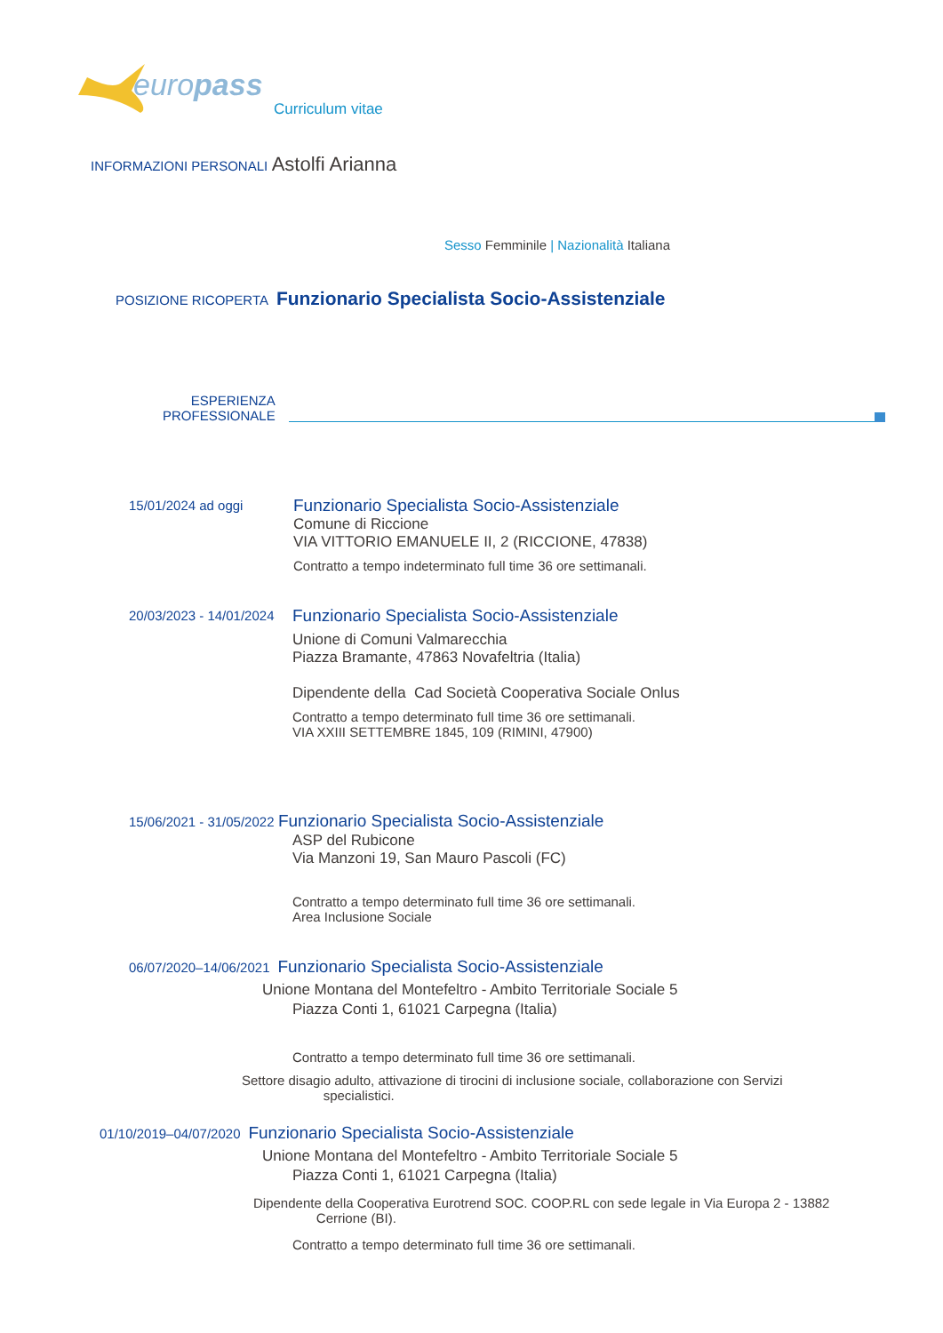europass
Curriculum vitae
INFORMAZIONI PERSONALI Astolfi Arianna
Sesso Femminile | Nazionalità Italiana
POSIZIONE RICOPERTA Funzionario Specialista Socio-Assistenziale
ESPERIENZA
PROFESSIONALE
15/01/2024 ad oggi
Funzionario Specialista Socio-Assistenziale
Comune di Riccione
VIA VITTORIO EMANUELE II, 2 (RICCIONE, 47838)
Contratto a tempo indeterminato full time 36 ore settimanali.
20/03/2023 - 14/01/2024
Funzionario Specialista Socio-Assistenziale
Unione di Comuni Valmarecchia
Piazza Bramante, 47863 Novafeltria (Italia)
Dipendente della Cad Società Cooperativa Sociale Onlus
Contratto a tempo determinato full time 36 ore settimanali.
VIA XXIII SETTEMBRE 1845, 109 (RIMINI, 47900)
15/06/2021 - 31/05/2022 Funzionario Specialista Socio-Assistenziale
ASP del Rubicone
Via Manzoni 19, San Mauro Pascoli (FC)
Contratto a tempo determinato full time 36 ore settimanali.
Area Inclusione Sociale
06/07/2020–14/06/2021 Funzionario Specialista Socio-Assistenziale
Unione Montana del Montefeltro - Ambito Territoriale Sociale 5
Piazza Conti 1, 61021 Carpegna (Italia)
Contratto a tempo determinato full time 36 ore settimanali.
Settore disagio adulto, attivazione di tirocini di inclusione sociale, collaborazione con Servizi
specialistici.
01/10/2019–04/07/2020 Funzionario Specialista Socio-Assistenziale
Unione Montana del Montefeltro - Ambito Territoriale Sociale 5
Piazza Conti 1, 61021 Carpegna (Italia)
Dipendente della Cooperativa Eurotrend SOC. COOP.RL con sede legale in Via Europa 2 - 13882
Cerrione (BI).
Contratto a tempo determinato full time 36 ore settimanali.